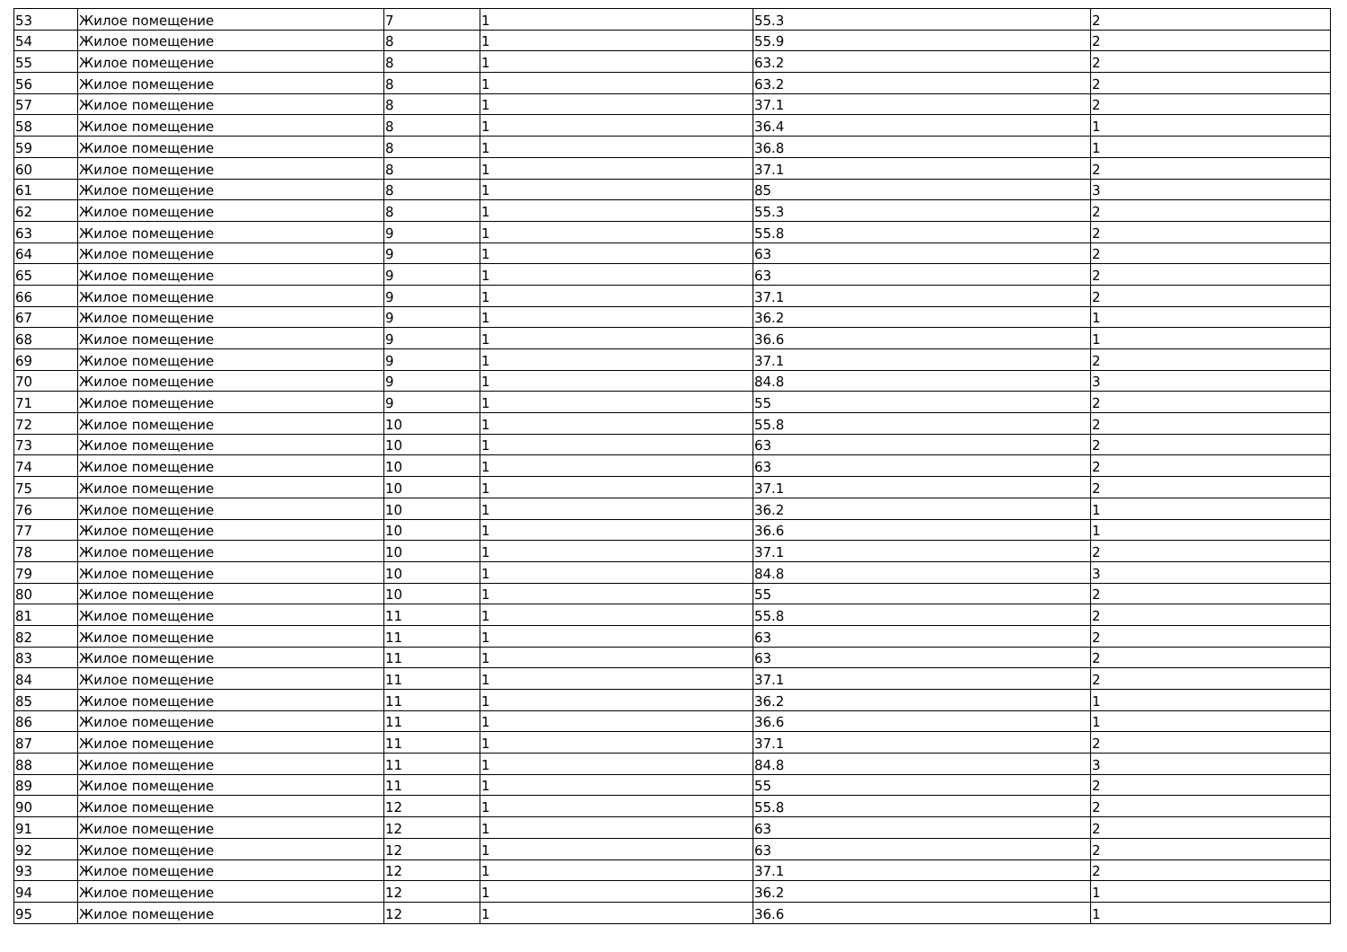| 53 | Жилое помещение | 7 | 1 | 55.3 | 2 |
| 54 | Жилое помещение | 8 | 1 | 55.9 | 2 |
| 55 | Жилое помещение | 8 | 1 | 63.2 | 2 |
| 56 | Жилое помещение | 8 | 1 | 63.2 | 2 |
| 57 | Жилое помещение | 8 | 1 | 37.1 | 2 |
| 58 | Жилое помещение | 8 | 1 | 36.4 | 1 |
| 59 | Жилое помещение | 8 | 1 | 36.8 | 1 |
| 60 | Жилое помещение | 8 | 1 | 37.1 | 2 |
| 61 | Жилое помещение | 8 | 1 | 85 | 3 |
| 62 | Жилое помещение | 8 | 1 | 55.3 | 2 |
| 63 | Жилое помещение | 9 | 1 | 55.8 | 2 |
| 64 | Жилое помещение | 9 | 1 | 63 | 2 |
| 65 | Жилое помещение | 9 | 1 | 63 | 2 |
| 66 | Жилое помещение | 9 | 1 | 37.1 | 2 |
| 67 | Жилое помещение | 9 | 1 | 36.2 | 1 |
| 68 | Жилое помещение | 9 | 1 | 36.6 | 1 |
| 69 | Жилое помещение | 9 | 1 | 37.1 | 2 |
| 70 | Жилое помещение | 9 | 1 | 84.8 | 3 |
| 71 | Жилое помещение | 9 | 1 | 55 | 2 |
| 72 | Жилое помещение | 10 | 1 | 55.8 | 2 |
| 73 | Жилое помещение | 10 | 1 | 63 | 2 |
| 74 | Жилое помещение | 10 | 1 | 63 | 2 |
| 75 | Жилое помещение | 10 | 1 | 37.1 | 2 |
| 76 | Жилое помещение | 10 | 1 | 36.2 | 1 |
| 77 | Жилое помещение | 10 | 1 | 36.6 | 1 |
| 78 | Жилое помещение | 10 | 1 | 37.1 | 2 |
| 79 | Жилое помещение | 10 | 1 | 84.8 | 3 |
| 80 | Жилое помещение | 10 | 1 | 55 | 2 |
| 81 | Жилое помещение | 11 | 1 | 55.8 | 2 |
| 82 | Жилое помещение | 11 | 1 | 63 | 2 |
| 83 | Жилое помещение | 11 | 1 | 63 | 2 |
| 84 | Жилое помещение | 11 | 1 | 37.1 | 2 |
| 85 | Жилое помещение | 11 | 1 | 36.2 | 1 |
| 86 | Жилое помещение | 11 | 1 | 36.6 | 1 |
| 87 | Жилое помещение | 11 | 1 | 37.1 | 2 |
| 88 | Жилое помещение | 11 | 1 | 84.8 | 3 |
| 89 | Жилое помещение | 11 | 1 | 55 | 2 |
| 90 | Жилое помещение | 12 | 1 | 55.8 | 2 |
| 91 | Жилое помещение | 12 | 1 | 63 | 2 |
| 92 | Жилое помещение | 12 | 1 | 63 | 2 |
| 93 | Жилое помещение | 12 | 1 | 37.1 | 2 |
| 94 | Жилое помещение | 12 | 1 | 36.2 | 1 |
| 95 | Жилое помещение | 12 | 1 | 36.6 | 1 |